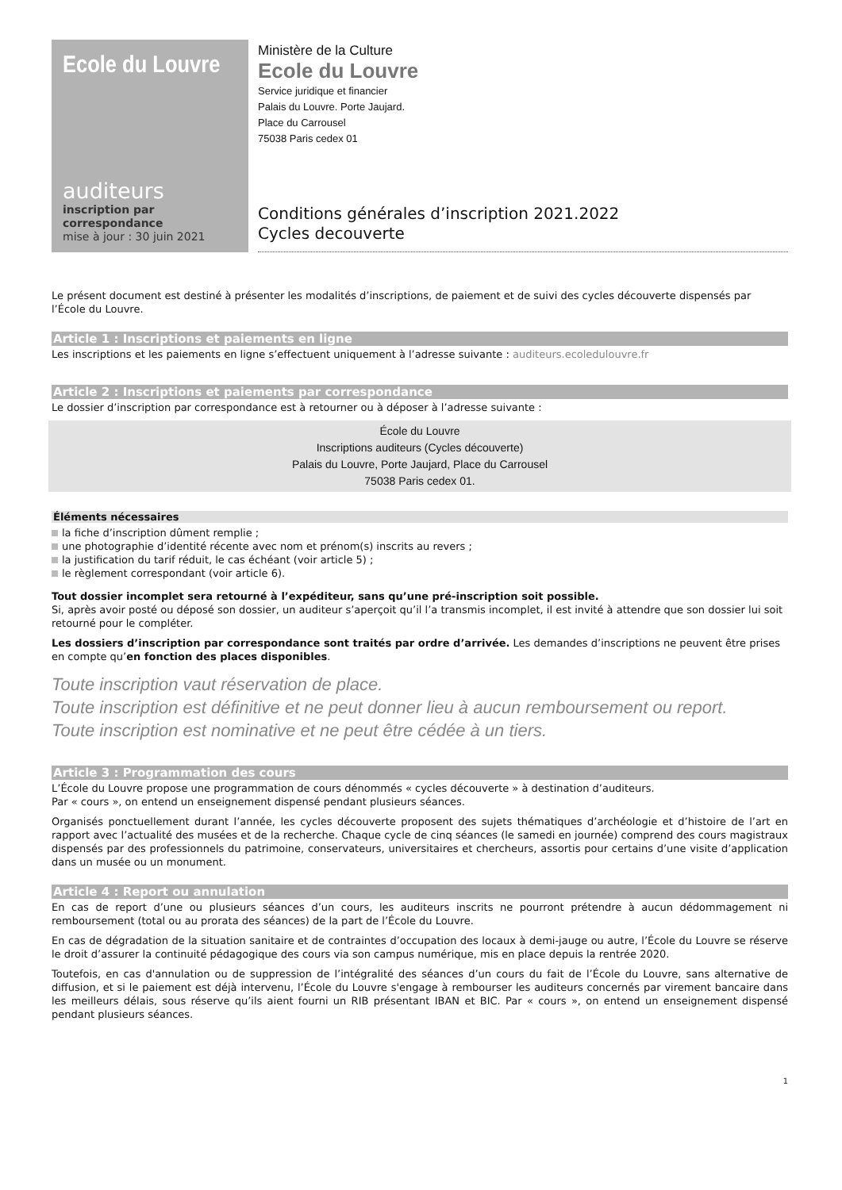Ecole du Louvre
auditeurs
inscription par
correspondance
mise à jour : 30 juin 2021
Ministère de la Culture
Ecole du Louvre
Service juridique et financier
Palais du Louvre. Porte Jaujard.
Place du Carrousel
75038 Paris cedex 01
Conditions générales d’inscription 2021.2022
Cycles decouverte
Le présent document est destiné à présenter les modalités d’inscriptions, de paiement et de suivi des cycles découverte dispensés par l’École du Louvre.
Article 1 : Inscriptions et paiements en ligne
Les inscriptions et les paiements en ligne s’effectuent uniquement à l’adresse suivante : auditeurs.ecoledulouvre.fr
Article 2 : Inscriptions et paiements par correspondance
Le dossier d’inscription par correspondance est à retourner ou à déposer à l’adresse suivante :
École du Louvre
Inscriptions auditeurs (Cycles découverte)
Palais du Louvre, Porte Jaujard, Place du Carrousel
75038 Paris cedex 01.
Éléments nécessaires
la fiche d’inscription dûment remplie ;
une photographie d’identité récente avec nom et prénom(s) inscrits au revers ;
la justification du tarif réduit, le cas échéant (voir article 5) ;
le règlement correspondant (voir article 6).
Tout dossier incomplet sera retourné à l’expéditeur, sans qu’une pré-inscription soit possible.
Si, après avoir posté ou déposé son dossier, un auditeur s’aperçoit qu’il l’a transmis incomplet, il est invité à attendre que son dossier lui soit retourné pour le compléter.
Les dossiers d’inscription par correspondance sont traités par ordre d’arrivée. Les demandes d’inscriptions ne peuvent être prises en compte qu’en fonction des places disponibles.
Toute inscription vaut réservation de place.
Toute inscription est définitive et ne peut donner lieu à aucun remboursement ou report.
Toute inscription est nominative et ne peut être cédée à un tiers.
Article 3 : Programmation des cours
L’École du Louvre propose une programmation de cours dénommés « cycles découverte » à destination d’auditeurs.
Par « cours », on entend un enseignement dispensé pendant plusieurs séances.
Organisés ponctuellement durant l’année, les cycles découverte proposent des sujets thématiques d’archéologie et d’histoire de l’art en rapport avec l’actualité des musées et de la recherche. Chaque cycle de cinq séances (le samedi en journée) comprend des cours magistraux dispensés par des professionnels du patrimoine, conservateurs, universitaires et chercheurs, assortis pour certains d’une visite d’application dans un musée ou un monument.
Article 4 : Report ou annulation
En cas de report d’une ou plusieurs séances d’un cours, les auditeurs inscrits ne pourront prétendre à aucun dédommagement ni remboursement (total ou au prorata des séances) de la part de l’École du Louvre.
En cas de dégradation de la situation sanitaire et de contraintes d’occupation des locaux à demi-jauge ou autre, l’École du Louvre se réserve le droit d’assurer la continuité pédagogique des cours via son campus numérique, mis en place depuis la rentrée 2020.
Toutefois, en cas d'annulation ou de suppression de l’intégralité des séances d’un cours du fait de l’École du Louvre, sans alternative de diffusion, et si le paiement est déjà intervenu, l’École du Louvre s'engage à rembourser les auditeurs concernés par virement bancaire dans les meilleurs délais, sous réserve qu’ils aient fourni un RIB présentant IBAN et BIC. Par « cours », on entend un enseignement dispensé pendant plusieurs séances.
1